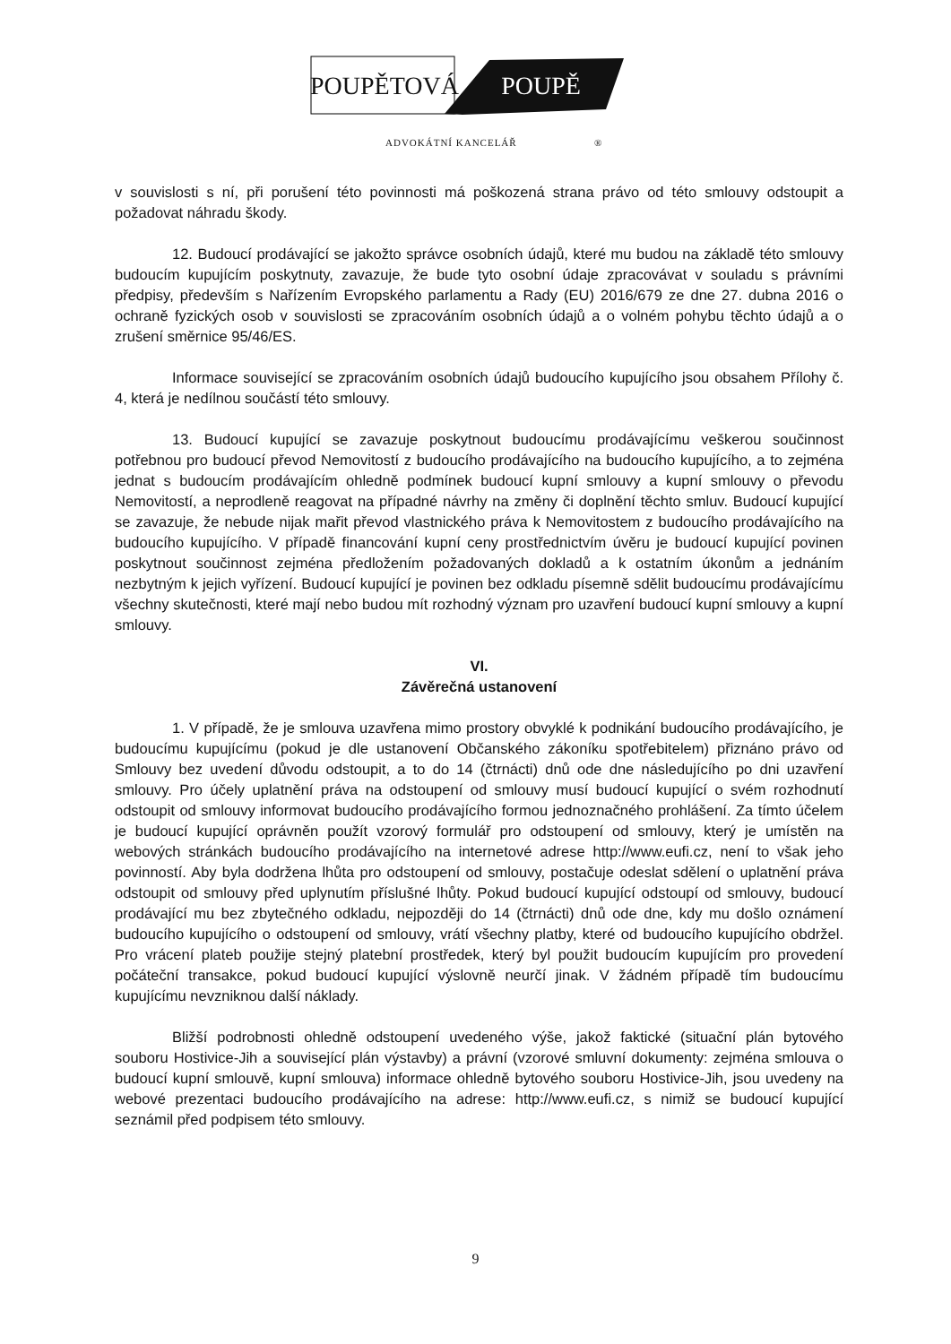POUPĚTOVÁ POUPĚ
ADVOKÁTNÍ KANCELÁŘ ®
v souvislosti s ní, při porušení této povinnosti má poškozená strana právo od této smlouvy odstoupit a požadovat náhradu škody.
12. Budoucí prodávající se jakožto správce osobních údajů, které mu budou na základě této smlouvy budoucím kupujícím poskytnuty, zavazuje, že bude tyto osobní údaje zpracovávat v souladu s právními předpisy, především s Nařízením Evropského parlamentu a Rady (EU) 2016/679 ze dne 27. dubna 2016 o ochraně fyzických osob v souvislosti se zpracováním osobních údajů a o volném pohybu těchto údajů a o zrušení směrnice 95/46/ES.
Informace související se zpracováním osobních údajů budoucího kupujícího jsou obsahem Přílohy č. 4, která je nedílnou součástí této smlouvy.
13. Budoucí kupující se zavazuje poskytnout budoucímu prodávajícímu veškerou součinnost potřebnou pro budoucí převod Nemovitostí z budoucího prodávajícího na budoucího kupujícího, a to zejména jednat s budoucím prodávajícím ohledně podmínek budoucí kupní smlouvy a kupní smlouvy o převodu Nemovitostí, a neprodleně reagovat na případné návrhy na změny či doplnění těchto smluv. Budoucí kupující se zavazuje, že nebude nijak mařit převod vlastnického práva k Nemovitostem z budoucího prodávajícího na budoucího kupujícího. V případě financování kupní ceny prostřednictvím úvěru je budoucí kupující povinen poskytnout součinnost zejména předložením požadovaných dokladů a k ostatním úkonům a jednáním nezbytným k jejich vyřízení. Budoucí kupující je povinen bez odkladu písemně sdělit budoucímu prodávajícímu všechny skutečnosti, které mají nebo budou mít rozhodný význam pro uzavření budoucí kupní smlouvy a kupní smlouvy.
VI.
Závěrečná ustanovení
1. V případě, že je smlouva uzavřena mimo prostory obvyklé k podnikání budoucího prodávajícího, je budoucímu kupujícímu (pokud je dle ustanovení Občanského zákoníku spotřebitelem) přiznáno právo od Smlouvy bez uvedení důvodu odstoupit, a to do 14 (čtrnácti) dnů ode dne následujícího po dni uzavření smlouvy. Pro účely uplatnění práva na odstoupení od smlouvy musí budoucí kupující o svém rozhodnutí odstoupit od smlouvy informovat budoucího prodávajícího formou jednoznačného prohlášení. Za tímto účelem je budoucí kupující oprávněn použít vzorový formulář pro odstoupení od smlouvy, který je umístěn na webových stránkách budoucího prodávajícího na internetové adrese http://www.eufi.cz, není to však jeho povinností. Aby byla dodržena lhůta pro odstoupení od smlouvy, postačuje odeslat sdělení o uplatnění práva odstoupit od smlouvy před uplynutím příslušné lhůty. Pokud budoucí kupující odstoupí od smlouvy, budoucí prodávající mu bez zbytečného odkladu, nejpozději do 14 (čtrnácti) dnů ode dne, kdy mu došlo oznámení budoucího kupujícího o odstoupení od smlouvy, vrátí všechny platby, které od budoucího kupujícího obdržel. Pro vrácení plateb použije stejný platební prostředek, který byl použit budoucím kupujícím pro provedení počáteční transakce, pokud budoucí kupující výslovně neurčí jinak. V žádném případě tím budoucímu kupujícímu nevzniknou další náklady.
Bližší podrobnosti ohledně odstoupení uvedeného výše, jakož faktické (situační plán bytového souboru Hostivice-Jih a související plán výstavby) a právní (vzorové smluvní dokumenty: zejména smlouva o budoucí kupní smlouvě, kupní smlouva) informace ohledně bytového souboru Hostivice-Jih, jsou uvedeny na webové prezentaci budoucího prodávajícího na adrese: http://www.eufi.cz, s nimiž se budoucí kupující seznámil před podpisem této smlouvy.
9